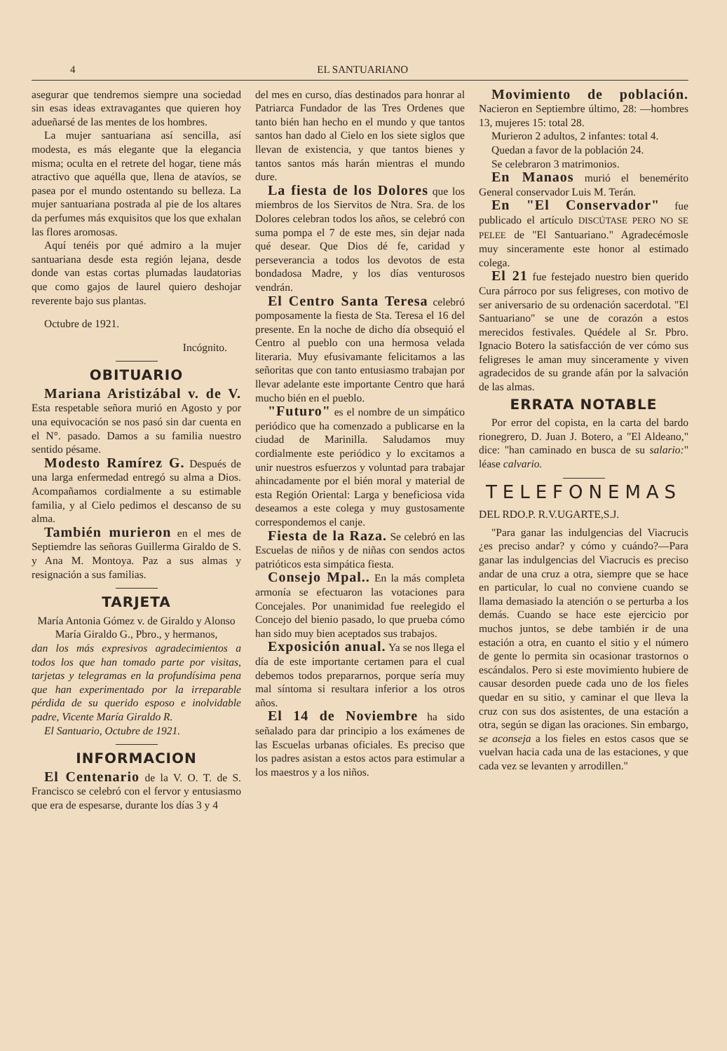4 EL SANTUARIANO
asegurar que tendremos siempre una sociedad sin esas ideas extravagantes que quieren hoy adueñarsé de las mentes de los hombres.
La mujer santuariana así sencilla, así modesta, es más elegante que la elegancia misma; oculta en el retrete del hogar, tiene más atractivo que aquélla que, llena de atavíos, se pasea por el mundo ostentando su belleza. La mujer santuariana postrada al pie de los altares da perfumes más exquisitos que los que exhalan las flores aromosas.
Aquí tenéis por qué admiro a la mujer santuariana desde esta región lejana, desde donde van estas cortas plumadas laudatorias que como gajos de laurel quiero deshojar reverente bajo sus plantas.
Octubre de 1921.
Incógnito.
OBITUARIO
Mariana Aristizábal v. de V. Esta respetable señora murió en Agosto y por una equivocación se nos pasó sin dar cuenta en el N°. pasado. Damos a su familia nuestro sentido pésame.
Modesto Ramírez G. Después de una larga enfermedad entregó su alma a Dios. Acompañamos cordialmente a su estimable familia, y al Cielo pedimos el descanso de su alma.
También murieron en el mes de Septiemdre las señoras Guillerma Giraldo de S. y Ana M. Montoya. Paz a sus almas y resignación a sus familias.
TARJETA
María Antonia Gómez v. de Giraldo y Alonso María Giraldo G., Pbro., y hermanos,
dan los más expresivos agradecimientos a todos los que han tomado parte por visitas, tarjetas y telegramas en la profundísima pena que han experimentado por la irreparable pérdida de su querido esposo e inolvidable padre, Vicente María Giraldo R.
El Santuario, Octubre de 1921.
INFORMACION
El Centenario de la V. O. T. de S. Francisco se celebró con el fervor y entusiasmo que era de espesarse, durante los días 3 y 4
del mes en curso, días destinados para honrar al Patriarca Fundador de las Tres Ordenes que tanto bién han hecho en el mundo y que tantos santos han dado al Cielo en los siete siglos que llevan de existencia, y que tantos bienes y tantos santos más harán mientras el mundo dure.
La fiesta de los Dolores que los miembros de los Siervitos de Ntra. Sra. de los Dolores celebran todos los años, se celebró con suma pompa el 7 de este mes, sin dejar nada qué desear. Que Dios dé fe, caridad y perseverancia a todos los devotos de esta bondadosa Madre, y los días venturosos vendrán.
El Centro Santa Teresa celebró pomposamente la fiesta de Sta. Teresa el 16 del presente. En la noche de dicho día obsequió el Centro al pueblo con una hermosa velada literaria. Muy efusivamante felicitamos a las señoritas que con tanto entusiasmo trabajan por llevar adelante este importante Centro que hará mucho bién en el pueblo.
"Futuro" es el nombre de un simpático periódico que ha comenzado a publicarse en la ciudad de Marinilla. Saludamos muy cordialmente este periódico y lo excitamos a unir nuestros esfuerzos y voluntad para trabajar ahincadamente por el bién moral y material de esta Región Oriental: Larga y beneficiosa vida deseamos a este colega y muy gustosamente correspondemos el canje.
Fiesta de la Raza. Se celebró en las Escuelas de niños y de niñas con sendos actos patrióticos esta simpática fiesta.
Consejo Mpal.. En la más completa armonía se efectuaron las votaciones para Concejales. Por unanimidad fue reelegido el Concejo del bienio pasado, lo que prueba cómo han sido muy bien aceptados sus trabajos.
Exposición anual. Ya se nos llega el día de este importante certamen para el cual debemos todos prepararnos, porque sería muy mal síntoma si resultara inferior a los otros años.
El 14 de Noviembre ha sido señalado para dar principio a los exámenes de las Escuelas urbanas oficiales. Es preciso que los padres asistan a estos actos para estimular a los maestros y a los niños.
Movimiento de población. Nacieron en Septiembre último, 28: —hombres 13, mujeres 15: total 28.
Murieron 2 adultos, 2 infantes: total 4.
Quedan a favor de la población 24.
Se celebraron 3 matrimonios.
En Manaos murió el benemérito General conservador Luis M. Terán.
En "El Conservador" fue publicado el artículo DISCÚTASE PERO NO SE PELEE de "El Santuariano." Agradecémosle muy sinceramente este honor al estimado colega.
El 21 fue festejado nuestro bien querido Cura párroco por sus feligreses, con motivo de ser aniversario de su ordenación sacerdotal. "El Santuariano" se une de corazón a estos merecidos festivales. Quédele al Sr. Pbro. Ignacio Botero la satisfacción de ver cómo sus feligreses le aman muy sinceramente y viven agradecidos de su grande afán por la salvación de las almas.
ERRATA NOTABLE
Por error del copista, en la carta del bardo rionegrero, D. Juan J. Botero, a "El Aldeano," dice: "han caminado en busca de su salario:" léase calvario.
TELEFONEMAS
DEL RDO.P. R.V.UGARTE,S.J.
"Para ganar las indulgencias del Viacrucis ¿es preciso andar? y cómo y cuándo?—Para ganar las indulgencias del Viacrucis es preciso andar de una cruz a otra, siempre que se hace en particular, lo cual no conviene cuando se llama demasiado la atención o se perturba a los demás. Cuando se hace este ejercicio por muchos juntos, se debe también ir de una estación a otra, en cuanto el sitio y el número de gente lo permita sin ocasionar trastornos o escándalos. Pero si este movimiento hubiere de causar desorden puede cada uno de los fieles quedar en su sitio, y caminar el que lleva la cruz con sus dos asistentes, de una estación a otra, según se digan las oraciones. Sin embargo, se aconseja a los fieles en estos casos que se vuelvan hacia cada una de las estaciones, y que cada vez se levanten y arrodillen."